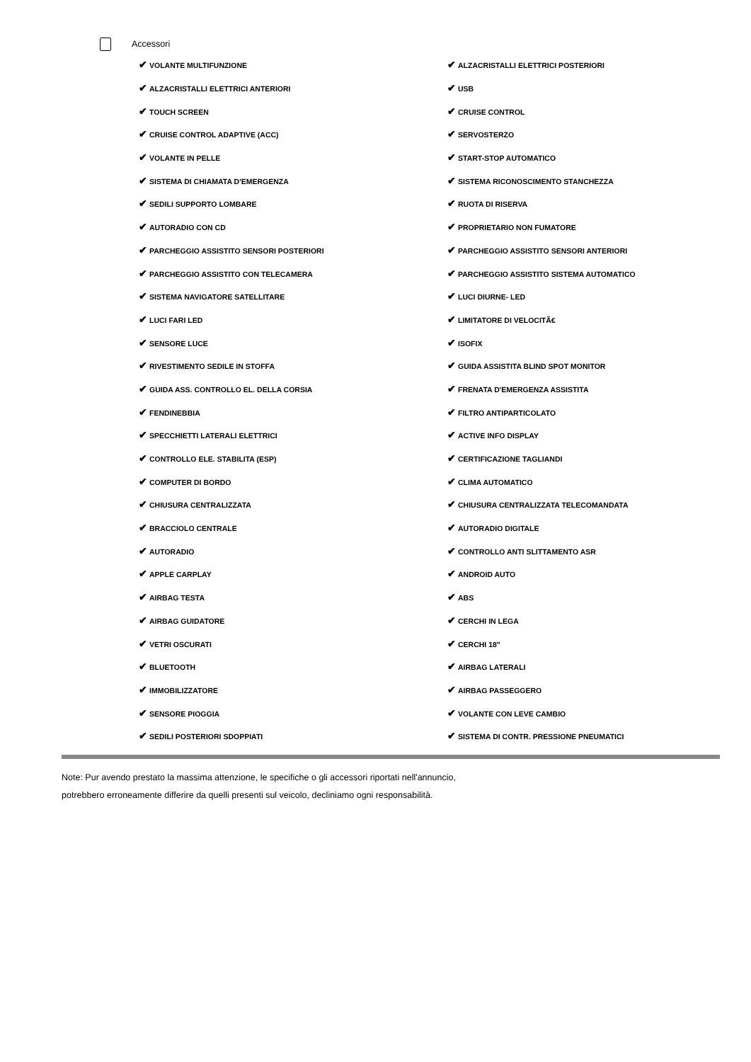Accessori
| ✔ VOLANTE MULTIFUNZIONE | ✔ ALZACRISTALLI ELETTRICI POSTERIORI |
| ✔ ALZACRISTALLI ELETTRICI ANTERIORI | ✔ USB |
| ✔ TOUCH SCREEN | ✔ CRUISE CONTROL |
| ✔ CRUISE CONTROL ADAPTIVE (ACC) | ✔ SERVOSTERZO |
| ✔ VOLANTE IN PELLE | ✔ START-STOP AUTOMATICO |
| ✔ SISTEMA DI CHIAMATA D'EMERGENZA | ✔ SISTEMA RICONOSCIMENTO STANCHEZZA |
| ✔ SEDILI SUPPORTO LOMBARE | ✔ RUOTA DI RISERVA |
| ✔ AUTORADIO CON CD | ✔ PROPRIETARIO NON FUMATORE |
| ✔ PARCHEGGIO ASSISTITO SENSORI POSTERIORI | ✔ PARCHEGGIO ASSISTITO SENSORI ANTERIORI |
| ✔ PARCHEGGIO ASSISTITO CON TELECAMERA | ✔ PARCHEGGIO ASSISTITO SISTEMA AUTOMATICO |
| ✔ SISTEMA NAVIGATORE SATELLITARE | ✔ LUCI DIURNE- LED |
| ✔ LUCI FARI LED | ✔ LIMITATORE DI VELOCITÃ€ |
| ✔ SENSORE LUCE | ✔ ISOFIX |
| ✔ RIVESTIMENTO SEDILE IN STOFFA | ✔ GUIDA ASSISTITA BLIND SPOT MONITOR |
| ✔ GUIDA ASS. CONTROLLO EL. DELLA CORSIA | ✔ FRENATA D'EMERGENZA ASSISTITA |
| ✔ FENDINEBBIA | ✔ FILTRO ANTIPARTICOLATO |
| ✔ SPECCHIETTI LATERALI ELETTRICI | ✔ ACTIVE INFO DISPLAY |
| ✔ CONTROLLO ELE. STABILITA (ESP) | ✔ CERTIFICAZIONE TAGLIANDI |
| ✔ COMPUTER DI BORDO | ✔ CLIMA AUTOMATICO |
| ✔ CHIUSURA CENTRALIZZATA | ✔ CHIUSURA CENTRALIZZATA TELECOMANDATA |
| ✔ BRACCIOLO CENTRALE | ✔ AUTORADIO DIGITALE |
| ✔ AUTORADIO | ✔ CONTROLLO ANTI SLITTAMENTO ASR |
| ✔ APPLE CARPLAY | ✔ ANDROID AUTO |
| ✔ AIRBAG TESTA | ✔ ABS |
| ✔ AIRBAG GUIDATORE | ✔ CERCHI IN LEGA |
| ✔ VETRI OSCURATI | ✔ CERCHI 18" |
| ✔ BLUETOOTH | ✔ AIRBAG LATERALI |
| ✔ IMMOBILIZZATORE | ✔ AIRBAG PASSEGGERO |
| ✔ SENSORE PIOGGIA | ✔ VOLANTE CON LEVE CAMBIO |
| ✔ SEDILI POSTERIORI SDOPPIATI | ✔ SISTEMA DI CONTR. PRESSIONE PNEUMATICI |
Note: Pur avendo prestato la massima attenzione, le specifiche o gli accessori riportati nell'annuncio,
potrebbero erroneamente differire da quelli presenti sul veicolo, decliniamo ogni responsabilità.